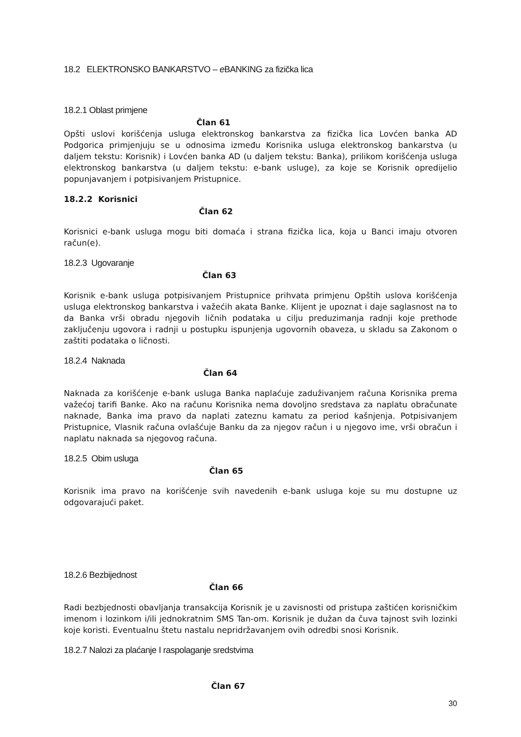18.2 ELEKTRONSKO BANKARSTVO – e BANKING za fizička lica
18.2.1 Oblast primjene
Član 61
Opšti uslovi korišćenja usluga elektronskog bankarstva za fizička lica Lovćen banka AD Podgorica primjenjuju se u odnosima između Korisnika usluga elektronskog bankarstva (u daljem tekstu: Korisnik) i Lovćen banka AD (u daljem tekstu: Banka), prilikom korišćenja usluga elektronskog bankarstva (u daljem tekstu: e-bank usluge), za koje se Korisnik opredijelio popunjavanjem i potpisivanjem Pristupnice.
18.2.2 Korisnici
Član 62
Korisnici e-bank usluga mogu biti domaća i strana fizička lica, koja u Banci imaju otvoren račun(e).
18.2.3 Ugovaranje
Član 63
Korisnik e-bank usluga potpisivanjem Pristupnice prihvata primjenu Opštih uslova korišćenja usluga elektronskog bankarstva i važećih akata Banke. Klijent je upoznat i daje saglasnost na to da Banka vrši obradu njegovih ličnih podataka u cilju preduzimanja radnji koje prethode zaključenju ugovora i radnji u postupku ispunjenja ugovornih obaveza, u skladu sa Zakonom o zaštiti podataka o ličnosti.
18.2.4 Naknada
Član 64
Naknada za korišćenje e-bank usluga Banka naplaćuje zaduživanjem računa Korisnika prema važećoj tarifi Banke. Ako na računu Korisnika nema dovoljno sredstava za naplatu obračunate naknade, Banka ima pravo da naplati zateznu kamatu za period kašnjenja. Potpisivanjem Pristupnice, Vlasnik računa ovlašćuje Banku da za njegov račun i u njegovo ime, vrši obračun i naplatu naknada sa njegovog računa.
18.2.5 Obim usluga
Član 65
Korisnik ima pravo na korišćenje svih navedenih e-bank usluga koje su mu dostupne uz odgovarajući paket.
18.2.6 Bezbijednost
Član 66
Radi bezbjednosti obavljanja transakcija Korisnik je u zavisnosti od pristupa zaštićen korisničkim imenom i lozinkom i/ili jednokratnim SMS Tan-om. Korisnik je dužan da čuva tajnost svih lozinki koje koristi. Eventualnu štetu nastalu nepridržavanjem ovih odredbi snosi Korisnik.
18.2.7 Nalozi za plaćanje I raspolaganje sredstvima
Član 67
30